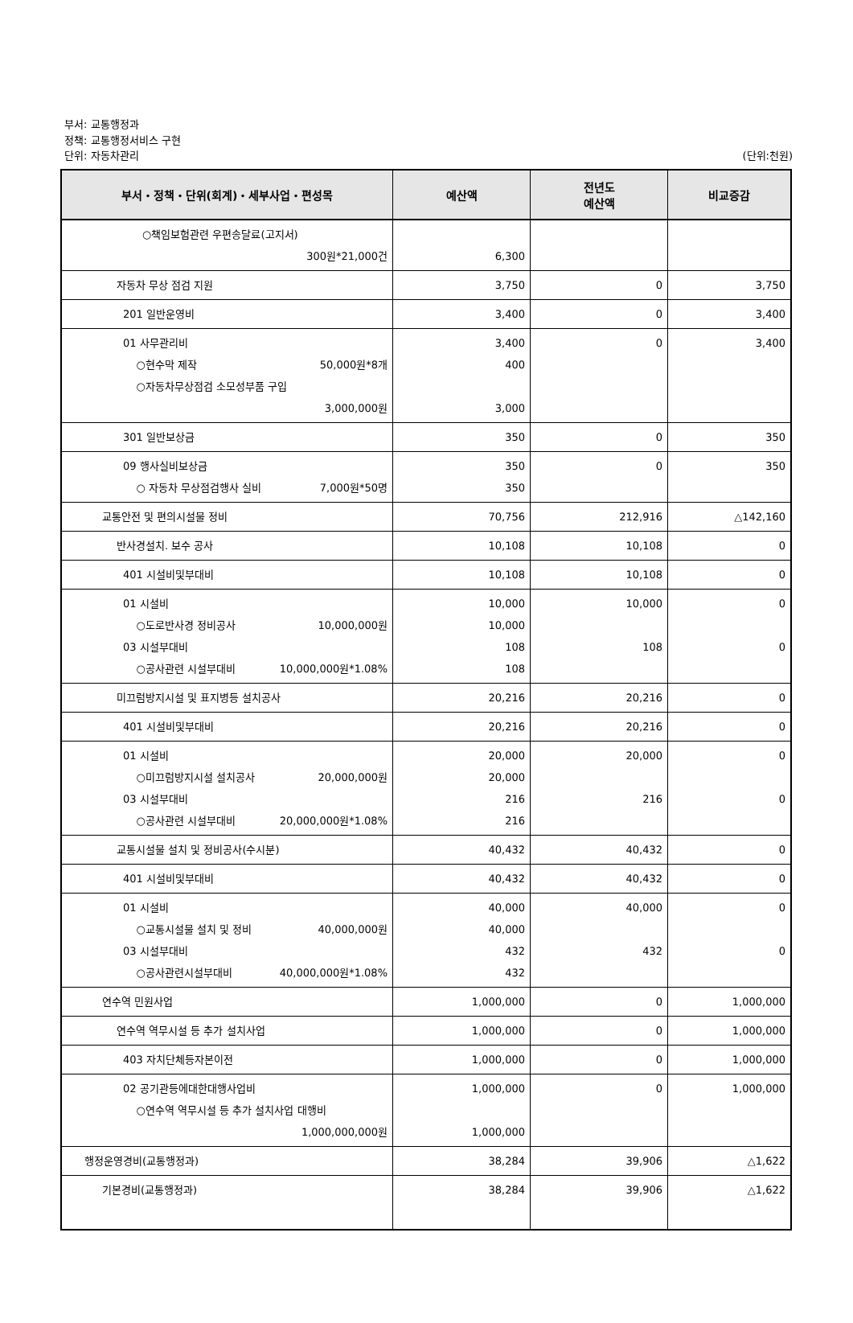부서: 교통행정과
정책: 교통행정서비스 구현
단위: 자동차관리 (단위:천원)
| 부서・정책・단위(회계)・세부사업・편성목 | 예산액 | 전년도 예산액 | 비교증감 |
| --- | --- | --- | --- |
| ○책임보험관련 우편송달료(고지서) 300원*21,000건 | 6,300 | | |
| 자동차 무상 점검 지원 | 3,750 | 0 | 3,750 |
| 201 일반운영비 | 3,400 | 0 | 3,400 |
| 01 사무관리비 ○현수막 제작 50,000원*8개 ○자동차무상점검 소모성부품 구입 3,000,000원 | 3,400 400 3,000 | 0 | 3,400 |
| 301 일반보상금 | 350 | 0 | 350 |
| 09 행사실비보상금 ○ 자동차 무상점검행사 실비 7,000원*50명 | 350 350 | 0 | 350 |
| 교통안전 및 편의시설물 정비 | 70,756 | 212,916 | △142,160 |
| 반사경설치. 보수 공사 | 10,108 | 10,108 | 0 |
| 401 시설비및부대비 | 10,108 | 10,108 | 0 |
| 01 시설비 ○도로반사경 정비공사 10,000,000원 03 시설부대비 ○공사관련 시설부대비 10,000,000원*1.08% | 10,000 10,000 108 108 | 10,000 108 | 0 0 |
| 미끄럼방지시설 및 표지병등 설치공사 | 20,216 | 20,216 | 0 |
| 401 시설비및부대비 | 20,216 | 20,216 | 0 |
| 01 시설비 ○미끄럼방지시설 설치공사 20,000,000원 03 시설부대비 ○공사관련 시설부대비 20,000,000원*1.08% | 20,000 20,000 216 216 | 20,000 216 | 0 0 |
| 교통시설물 설치 및 정비공사(수시분) | 40,432 | 40,432 | 0 |
| 401 시설비및부대비 | 40,432 | 40,432 | 0 |
| 01 시설비 ○교통시설물 설치 및 정비 40,000,000원 03 시설부대비 ○공사관련시설부대비 40,000,000원*1.08% | 40,000 40,000 432 432 | 40,000 432 | 0 0 |
| 연수역 민원사업 | 1,000,000 | 0 | 1,000,000 |
| 연수역 역무시설 등 추가 설치사업 | 1,000,000 | 0 | 1,000,000 |
| 403 자치단체등자본이전 | 1,000,000 | 0 | 1,000,000 |
| 02 공기관등에대한대행사업비 ○연수역 역무시설 등 추가 설치사업 대행비 1,000,000,000원 | 1,000,000 1,000,000 | 0 | 1,000,000 |
| 행정운영경비(교통행정과) | 38,284 | 39,906 | △1,622 |
| 기본경비(교통행정과) | 38,284 | 39,906 | △1,622 |